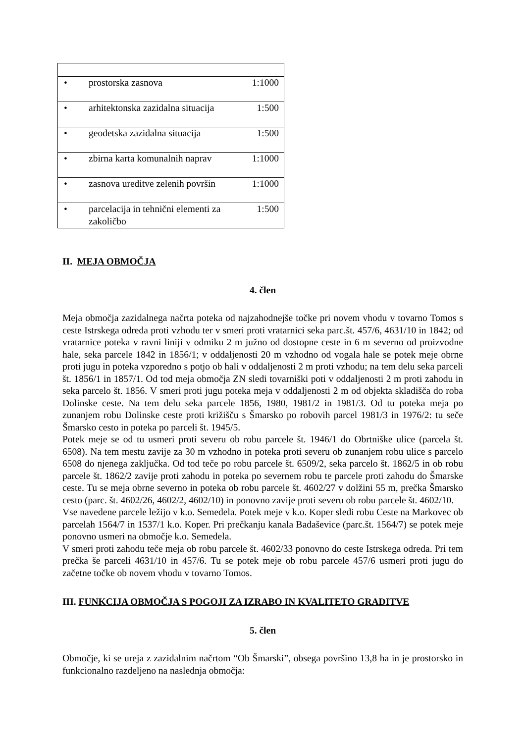| • | prostorska zasnova | 1:1000 |
| • | arhitektonska zazidalna situacija | 1:500 |
| • | geodetska zazidalna situacija | 1:500 |
| • | zbirna karta komunalnih naprav | 1:1000 |
| • | zasnova ureditve zelenih površin | 1:1000 |
| • | parcelacija in tehnični elementi za zakoličbo | 1:500 |
II. MEJA OBMOČJA
4. člen
Meja območja zazidalnega načrta poteka od najzahodnejše točke pri novem vhodu v tovarno Tomos s ceste Istrskega odreda proti vzhodu ter v smeri proti vratarnici seka parc.št. 457/6, 4631/10 in 1842; od vratarnice poteka v ravni liniji v odmiku 2 m južno od dostopne ceste in 6 m severno od proizvodne hale, seka parcele 1842 in 1856/1; v oddaljenosti 20 m vzhodno od vogala hale se potek meje obrne proti jugu in poteka vzporedno s potjo ob hali v oddaljenosti 2 m proti vzhodu; na tem delu seka parceli št. 1856/1 in 1857/1. Od tod meja območja ZN sledi tovarniški poti v oddaljenosti 2 m proti zahodu in seka parcelo št. 1856. V smeri proti jugu poteka meja v oddaljenosti 2 m od objekta skladišča do roba Dolinske ceste. Na tem delu seka parcele 1856, 1980, 1981/2 in 1981/3. Od tu poteka meja po zunanjem robu Dolinske ceste proti križišču s Šmarsko po robovih parcel 1981/3 in 1976/2: tu seče Šmarsko cesto in poteka po parceli št. 1945/5.
Potek meje se od tu usmeri proti severu ob robu parcele št. 1946/1 do Obrtniške ulice (parcela št. 6508). Na tem mestu zavije za 30 m vzhodno in poteka proti severu ob zunanjem robu ulice s parcelo 6508 do njenega zaključka. Od tod teče po robu parcele št. 6509/2, seka parcelo št. 1862/5 in ob robu parcele št. 1862/2 zavije proti zahodu in poteka po severnem robu te parcele proti zahodu do Šmarske ceste. Tu se meja obrne severno in poteka ob robu parcele št. 4602/27 v dolžini 55 m, prečka Šmarsko cesto (parc. št. 4602/26, 4602/2, 4602/10) in ponovno zavije proti severu ob robu parcele št. 4602/10.
Vse navedene parcele ležijo v k.o. Semedela. Potek meje v k.o. Koper sledi robu Ceste na Markovec ob parcelah 1564/7 in 1537/1 k.o. Koper. Pri prečkanju kanala Badaševice (parc.št. 1564/7) se potek meje ponovno usmeri na območje k.o. Semedela.
V smeri proti zahodu teče meja ob robu parcele št. 4602/33 ponovno do ceste Istrskega odreda. Pri tem prečka še parceli 4631/10 in 457/6. Tu se potek meje ob robu parcele 457/6 usmeri proti jugu do začetne točke ob novem vhodu v tovarno Tomos.
III. FUNKCIJA OBMOČJA S POGOJI ZA IZRABO IN KVALITETO GRADITVE
5. člen
Območje, ki se ureja z zazidalnim načrtom “Ob Šmarski”, obsega površino 13,8 ha in je prostorsko in funkcionalno razdeljeno na naslednja območja: